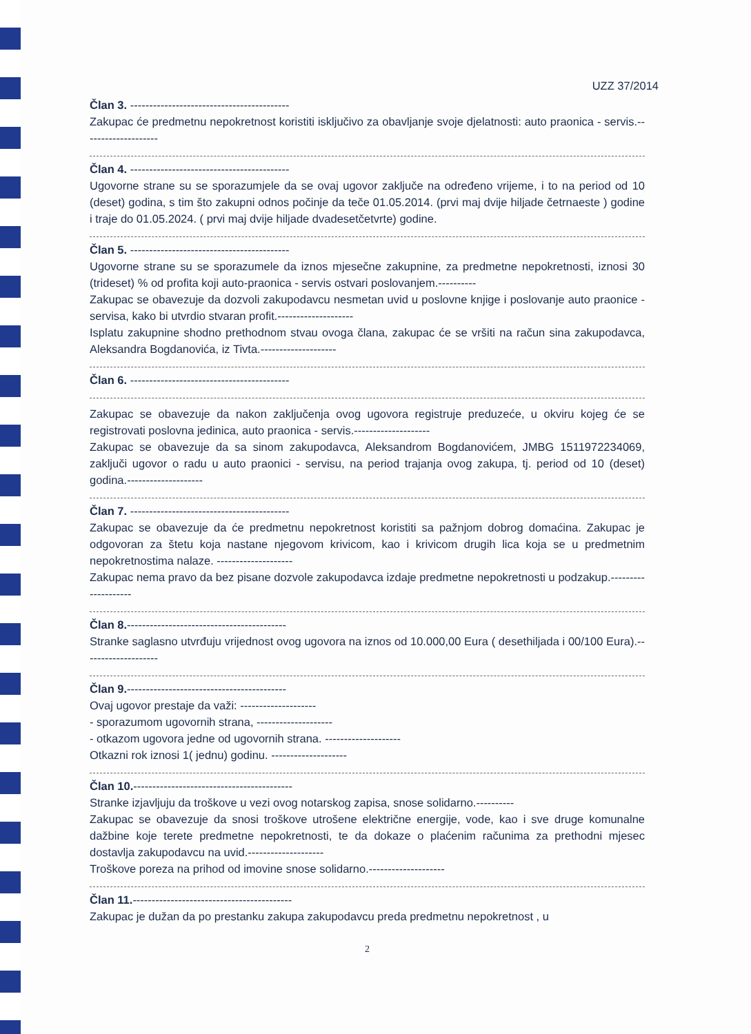UZZ 37/2014
Član 3. ------------------------------------------
Zakupac će predmetnu nepokretnost koristiti isključivo za obavljanje svoje djelatnosti: auto praonica - servis.--------------------
Član 4. ------------------------------------------
Ugovorne strane su se sporazumjele da se ovaj ugovor zaključe na određeno vrijeme, i to na period od 10 (deset) godina, s tim što zakupni odnos počinje da teče 01.05.2014. (prvi maj dvije hiljade četrnaeste ) godine i traje do 01.05.2024. ( prvi maj dvije hiljade dvadesetčetvrte) godine.
Član 5. ------------------------------------------
Ugovorne strane su se sporazumele da iznos mjesečne zakupnine, za predmetne nepokretnosti, iznosi 30 (trideset) % od profita koji auto-praonica - servis ostvari poslovanjem.----------
Zakupac se obavezuje da dozvoli zakupodavcu nesmetan uvid u poslovne knjige i poslovanje auto praonice - servisa, kako bi utvrdio stvaran profit.--------------------
Isplatu zakupnine shodno prethodnom stvau ovoga člana, zakupac će se vršiti na račun sina zakupodavca, Aleksandra Bogdanovića, iz Tivta.--------------------
Član 6. ------------------------------------------
Zakupac se obavezuje da nakon zaključenja ovog ugovora registruje preduzeće, u okviru kojeg će se registrovati poslovna jedinica, auto praonica - servis.--------------------
Zakupac se obavezuje da sa sinom zakupodavca, Aleksandrom Bogdanovićem, JMBG 1511972234069, zaključi ugovor o radu u auto praonici - servisu, na period trajanja ovog zakupa, tj. period od 10 (deset) godina.--------------------
Član 7. ------------------------------------------
Zakupac se obavezuje da će predmetnu nepokretnost koristiti sa pažnjom dobrog domaćina. Zakupac je odgovoran za štetu koja nastane njegovom krivicom, kao i krivicom drugih lica koja se u predmetnim nepokretnostima nalaze. --------------------
Zakupac nema pravo da bez pisane dozvole zakupodavca izdaje predmetne nepokretnosti u podzakup.--------------------
Član 8.------------------------------------------
Stranke saglasno utvrđuju vrijednost ovog ugovora na iznos od 10.000,00 Eura ( desethiljada i 00/100 Eura).--------------------
Član 9.------------------------------------------
Ovaj ugovor prestaje da važi: --------------------
- sporazumom ugovornih strana, --------------------
- otkazom ugovora jedne od ugovornih strana. --------------------
Otkazni rok iznosi 1( jednu) godinu. --------------------
Član 10.------------------------------------------
Stranke izjavljuju da troškove u vezi ovog notarskog zapisa, snose solidarno.----------
Zakupac se obavezuje da snosi troškove utrošene električne energije, vode, kao i sve druge komunalne dažbine koje terete predmetne nepokretnosti, te da dokaze o plaćenim računima za prethodni mjesec dostavlja zakupodavcu na uvid.--------------------
Troškove poreza na prihod od imovine snose solidarno.--------------------
Član 11.------------------------------------------
Zakupac je dužan da po prestanku zakupa zakupodavcu preda predmetnu nepokretnost , u
2